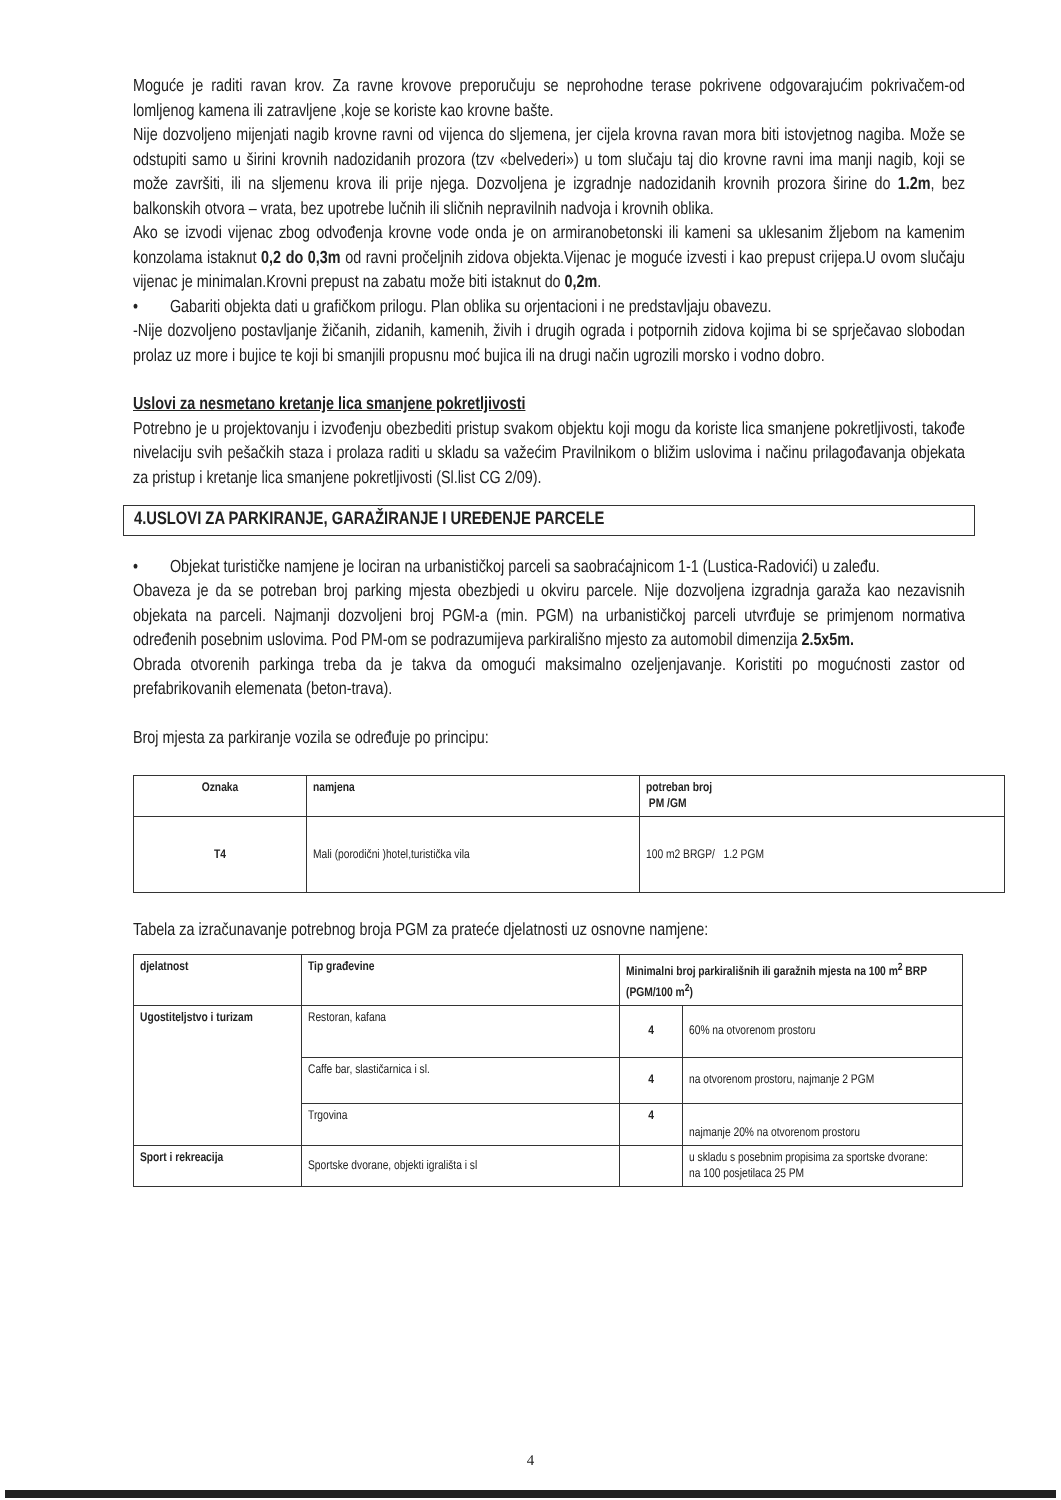Moguće je raditi ravan krov. Za ravne krovove preporučuju se neprohodne terase pokrivene odgovarajućim pokrivačem-od lomljenog kamena ili zatravljene ,koje se koriste kao krovne bašte.
Nije dozvoljeno mijenjati nagib krovne ravni od vijenca do sljemena, jer cijela krovna ravan mora biti istovjetnog nagiba. Može se odstupiti samo u širini krovnih nadozidanih prozora (tzv «belvederi») u tom slučaju taj dio krovne ravni ima manji nagib, koji se može završiti, ili na sljemenu krova ili prije njega. Dozvoljena je izgradnje nadozidanih krovnih prozora širine do 1.2m, bez balkonskih otvora – vrata, bez upotrebe lučnih ili sličnih nepravilnih nadvoja i krovnih oblika.
Ako se izvodi vijenac zbog odvođenja krovne vode onda je on armiranobetonski ili kameni sa uklesanim žljebom na kamenim konzolama istaknut 0,2 do 0,3m od ravni pročeljnih zidova objekta.Vijenac je moguće izvesti i kao prepust crijepa.U ovom slučaju vijenac je minimalan.Krovni prepust na zabatu može biti istaknut do 0,2m.
• Gabariti objekta dati u grafičkom prilogu. Plan oblika su orjentacioni i ne predstavljaju obavezu.
-Nije dozvoljeno postavljanje žičanih, zidanih, kamenih, živih i drugih ograda i potpornih zidova kojima bi se sprječavao slobodan prolaz uz more i bujice te koji bi smanjili propusnu moć bujica ili na drugi način ugrozili morsko i vodno dobro.
Uslovi za nesmetano kretanje lica smanjene pokretljivosti
Potrebno je u projektovanju i izvođenju obezbediti pristup svakom objektu koji mogu da koriste lica smanjene pokretljivosti, takođe nivelaciju svih pešačkih staza i prolaza raditi u skladu sa važećim Pravilnikom o bližim uslovima i načinu prilagođavanja objekata za pristup i kretanje lica smanjene pokretljivosti (Sl.list CG 2/09).
4.USLOVI ZA PARKIRANJE, GARAŽIRANJE I UREĐENJE PARCELE
• Objekat turističke namjene je lociran na urbanističkoj parceli sa saobraćajnicom 1-1 (Lustica-Radovići) u zaleđu.
Obaveza je da se potreban broj parking mjesta obezbjedi u okviru parcele. Nije dozvoljena izgradnja garaža kao nezavisnih objekata na parceli. Najmanji dozvoljeni broj PGM-a (min. PGM) na urbanističkoj parceli utvrđuje se primjenom normativa određenih posebnim uslovima. Pod PM-om se podrazumijeva parkirališno mjesto za automobil dimenzija 2.5x5m.
Obrada otvorenih parkinga treba da je takva da omogući maksimalno ozeljenjavanje. Koristiti po mogućnosti zastor od prefabrikovanih elemenata (beton-trava).
Broj mjesta za parkiranje vozila se određuje po principu:
| Oznaka | namjena | potreban broj PM /GM |
| --- | --- | --- |
| T4 | Mali (porodični )hotel,turistička vila | 100 m2 BRGP/ 1.2 PGM |
Tabela za izračunavanje potrebnog broja PGM za prateće djelatnosti uz osnovne namjene:
| djelatnost | Tip građevine | Minimalni broj parkirališnih ili garažnih mjesta na 100 m<sup>2</sup> BRP (PGM/100 m<sup>2</sup>) | |
| --- | --- | --- | --- |
| Ugostiteljstvo i turizam | Restoran, kafana | 4 | 60% na otvorenom prostoru |
| | Caffe bar, slastičarnica i sl. | 4 | na otvorenom prostoru, najmanje 2 PGM |
| | Trgovina | 4 | najmanje 20% na otvorenom prostoru |
| Sport i rekreacija | Sportske dvorane, objekti igrališta i sl | | u skladu s posebnim propisima za sportske dvorane: na 100 posjetilaca 25 PM |
4